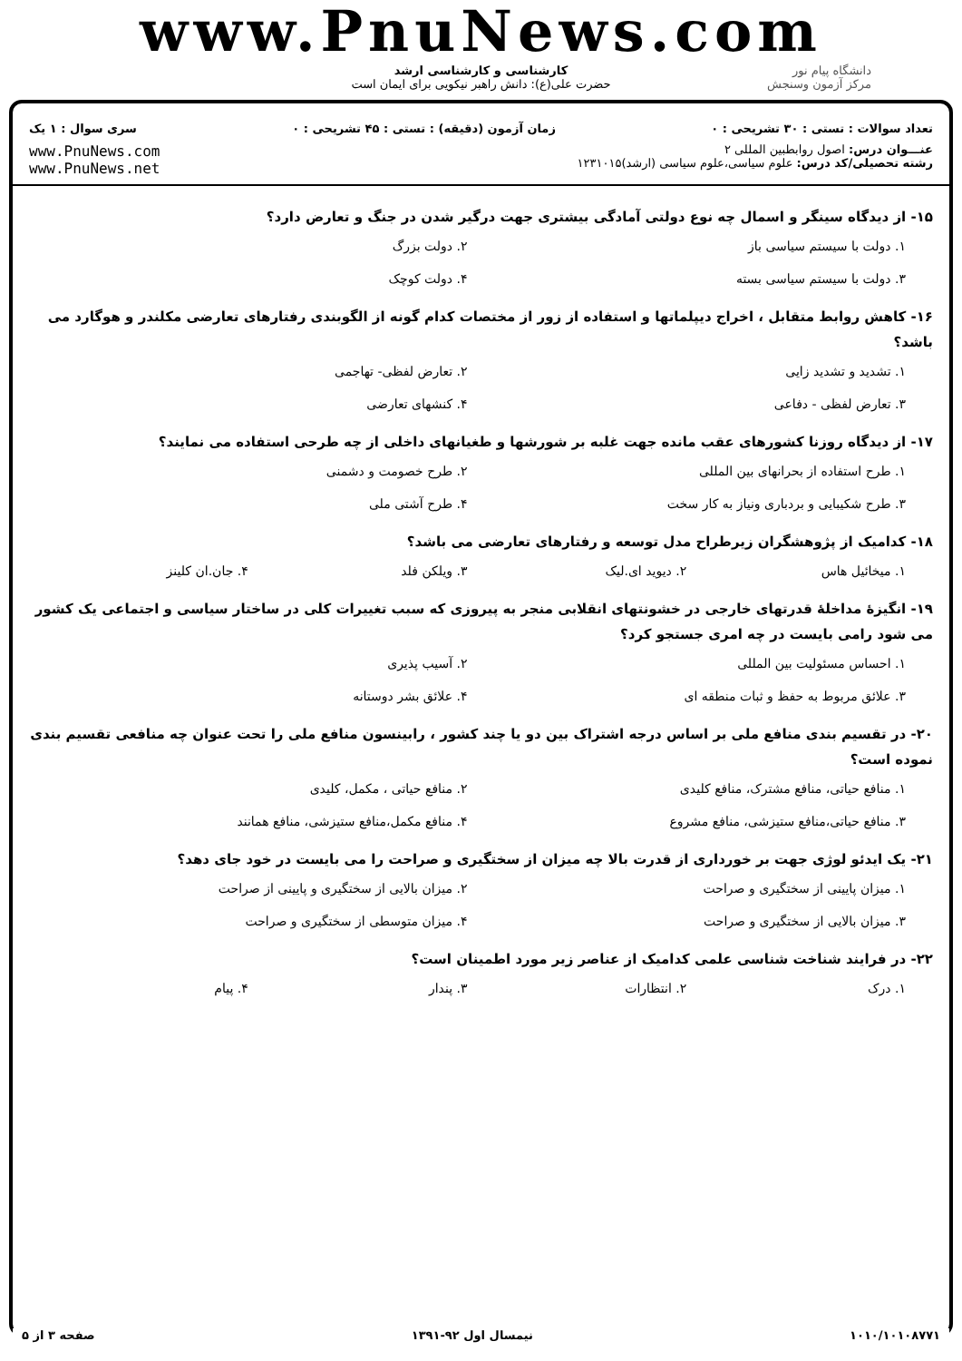www.PnuNews.com
کارشناسی و کارشناسی ارشد
حضرت علی(ع): دانش راهبر نیکویی برای ایمان است
دانشگاه پیام نور
مرکز آزمون وسنجش
تعداد سوالات : تستی : ۳۰ تشریحی : ۰ زمان آزمون (دقیقه) : تستی : ۴۵ تشریحی : ۰ سری سوال : ۱ یک
عنـــوان درس: اصول روابطبین المللی ۲
رشته تحصیلی/کد درس: علوم سیاسی،علوم سیاسی (ارشد)۱۲۳۱۰۱۵
www.PnuNews.com
www.PnuNews.net
۱۵- از دیدگاه سینگر و اسمال چه نوع دولتی آمادگی بیشتری جهت درگیر شدن در جنگ و تعارض دارد؟
۱. دولت با سیستم سیاسی باز ۲. دولت بزرگ ۳. دولت با سیستم سیاسی بسته ۴. دولت کوچک
۱۶- کاهش روابط متقابل ، اخراج دیپلماتها و استفاده از زور از مختصات کدام گونه از الگوبندی رفتارهای تعارضی مکلندر و هوگارد می باشد؟
۱. تشدید و تشدید زایی ۲. تعارض لفظی- تهاجمی ۳. تعارض لفظی - دفاعی ۴. کنشهای تعارضی
۱۷- از دیدگاه روزنا کشورهای عقب مانده جهت غلبه بر شورشها و طغیانهای داخلی از چه طرحی استفاده می نمایند؟
۱. طرح استفاده از بحرانهای بین المللی ۲. طرح خصومت و دشمنی ۳. طرح شکیبایی و بردباری ونیاز به کار سخت ۴. طرح آشتی ملی
۱۸- کدامیک از پژوهشگران زیرطراح مدل توسعه و رفتارهای تعارضی می باشد؟
۱. میخائیل هاس ۲. دیوید ای.لیک ۳. ویلکن فلد ۴. جان.ان کلینز
۱۹- انگیزهٔ مداخلهٔ قدرتهای خارجی در خشونتهای انقلابی منجر به پیروزی که سبب تغییرات کلی در ساختار سیاسی و اجتماعی یک کشور می شود رامی بایست در چه امری جستجو کرد؟
۱. احساس مسئولیت بین المللی ۲. آسیب پذیری ۳. علائق مربوط به حفظ و ثبات منطقه ای ۴. علائق بشر دوستانه
۲۰- در تقسیم بندی منافع ملی بر اساس درجه اشتراک بین دو یا چند کشور ، رابینسون منافع ملی را تحت عنوان چه منافعی تقسیم بندی نموده است؟
۱. منافع حیاتی، منافع مشترک، منافع کلیدی ۲. منافع حیاتی ، مکمل، کلیدی ۳. منافع حیاتی،منافع ستیزشی، منافع مشروع ۴. منافع مکمل،منافع ستیزشی، منافع همانند
۲۱- یک ایدئو لوژی جهت بر خورداری از قدرت بالا چه میزان از سختگیری و صراحت را می بایست در خود جای دهد؟
۱. میزان پایینی از سختگیری و صراحت ۲. میزان بالایی از سختگیری و پایینی از صراحت ۳. میزان بالایی از سختگیری و صراحت ۴. میزان متوسطی از سختگیری و صراحت
۲۲- در فرایند شناخت شناسی علمی کدامیک از عناصر زیر مورد اطمینان است؟
۱. درک ۲. انتظارات ۳. پندار ۴. پیام
۱۰۱۰/۱۰۱۰۸۷۷۱ نیمسال اول ۹۲-۱۳۹۱ صفحه ۳ از ۵